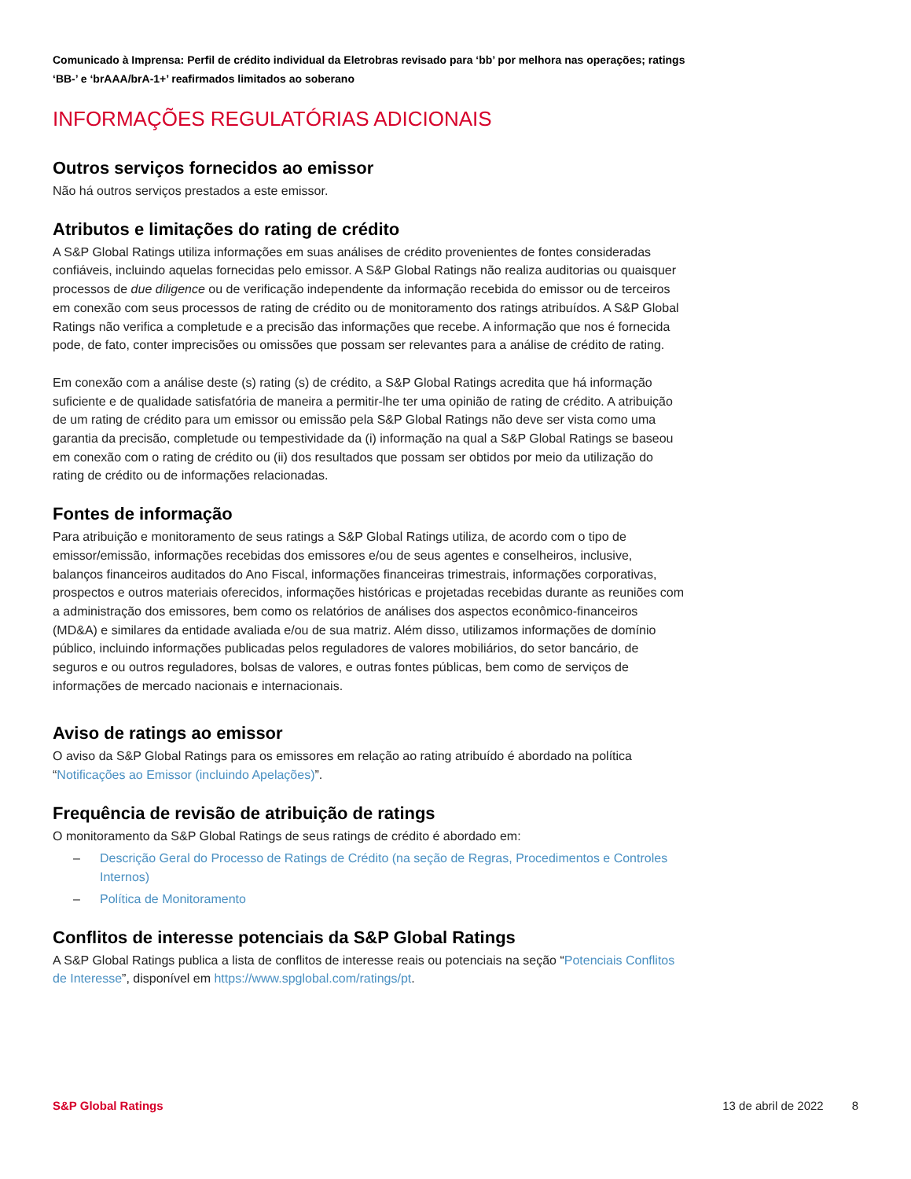Comunicado à Imprensa: Perfil de crédito individual da Eletrobras revisado para ‘bb’ por melhora nas operações; ratings ‘BB-’ e ‘brAAA/brA-1+’ reafirmados limitados ao soberano
INFORMAÇÕES REGULATÓRIAS ADICIONAIS
Outros serviços fornecidos ao emissor
Não há outros serviços prestados a este emissor.
Atributos e limitações do rating de crédito
A S&P Global Ratings utiliza informações em suas análises de crédito provenientes de fontes consideradas confiáveis, incluindo aquelas fornecidas pelo emissor. A S&P Global Ratings não realiza auditorias ou quaisquer processos de due diligence ou de verificação independente da informação recebida do emissor ou de terceiros em conexão com seus processos de rating de crédito ou de monitoramento dos ratings atribuídos. A S&P Global Ratings não verifica a completude e a precisão das informações que recebe. A informação que nos é fornecida pode, de fato, conter imprecisões ou omissões que possam ser relevantes para a análise de crédito de rating.
Em conexão com a análise deste (s) rating (s) de crédito, a S&P Global Ratings acredita que há informação suficiente e de qualidade satisfatória de maneira a permitir-lhe ter uma opinião de rating de crédito. A atribuição de um rating de crédito para um emissor ou emissão pela S&P Global Ratings não deve ser vista como uma garantia da precisão, completude ou tempestividade da (i) informação na qual a S&P Global Ratings se baseou em conexão com o rating de crédito ou (ii) dos resultados que possam ser obtidos por meio da utilização do rating de crédito ou de informações relacionadas.
Fontes de informação
Para atribuição e monitoramento de seus ratings a S&P Global Ratings utiliza, de acordo com o tipo de emissor/emissão, informações recebidas dos emissores e/ou de seus agentes e conselheiros, inclusive, balanços financeiros auditados do Ano Fiscal, informações financeiras trimestrais, informações corporativas, prospectos e outros materiais oferecidos, informações históricas e projetadas recebidas durante as reuniões com a administração dos emissores, bem como os relatórios de análises dos aspectos econômico-financeiros (MD&A) e similares da entidade avaliada e/ou de sua matriz. Além disso, utilizamos informações de domínio público, incluindo informações publicadas pelos reguladores de valores mobiliários, do setor bancário, de seguros e ou outros reguladores, bolsas de valores, e outras fontes públicas, bem como de serviços de informações de mercado nacionais e internacionais.
Aviso de ratings ao emissor
O aviso da S&P Global Ratings para os emissores em relação ao rating atribuído é abordado na política “Notificações ao Emissor (incluindo Apelações)”.
Frequência de revisão de atribuição de ratings
O monitoramento da S&P Global Ratings de seus ratings de crédito é abordado em:
– Descrição Geral do Processo de Ratings de Crédito (na seção de Regras, Procedimentos e Controles Internos)
– Política de Monitoramento
Conflitos de interesse potenciais da S&P Global Ratings
A S&P Global Ratings publica a lista de conflitos de interesse reais ou potenciais na seção “Potenciais Conflitos de Interesse”, disponível em https://www.spglobal.com/ratings/pt.
S&P Global Ratings 13 de abril de 2022 8